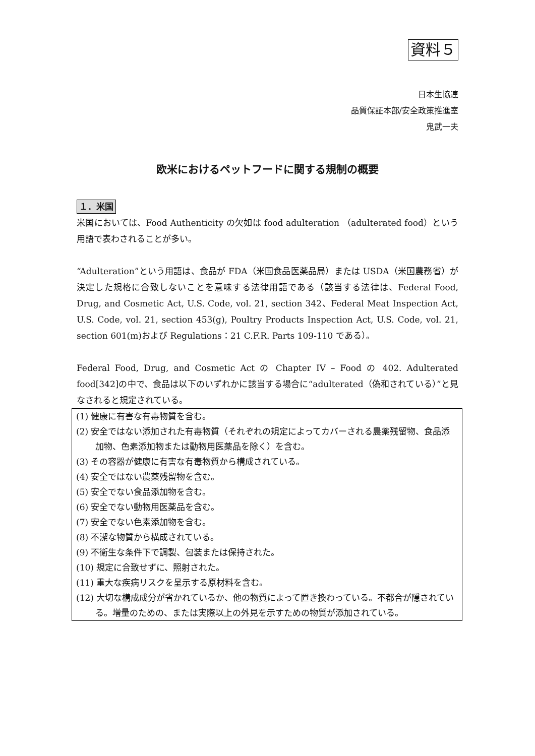資料５
日本生協連
品質保証本部/安全政策推進室
鬼武一夫
欧米におけるペットフードに関する規制の概要
１．米国
米国においては、Food Authenticity の欠如は food adulteration （adulterated food）という用語で表わされることが多い。
“Adulteration”という用語は、食品が FDA（米国食品医薬品局）または USDA（米国農務省）が決定した規格に合致しないことを意味する法律用語である（該当する法律は、Federal Food, Drug, and Cosmetic Act, U.S. Code, vol. 21, section 342、Federal Meat Inspection Act, U.S. Code, vol. 21, section 453(g), Poultry Products Inspection Act, U.S. Code, vol. 21, section 601(m)および Regulations：21 C.F.R. Parts 109-110 である）。
Federal Food, Drug, and Cosmetic Act の Chapter IV – Food の 402. Adulterated food[342]の中で、食品は以下のいずれかに該当する場合に“adulterated（偽和されている）”と見なされると規定されている。
(1) 健康に有害な有毒物質を含む。
(2) 安全ではない添加された有毒物質（それぞれの規定によってカバーされる農薬残留物、食品添加物、色素添加物または動物用医薬品を除く）を含む。
(3) その容器が健康に有害な有毒物質から構成されている。
(4) 安全ではない農薬残留物を含む。
(5) 安全でない食品添加物を含む。
(6) 安全でない動物用医薬品を含む。
(7) 安全でない色素添加物を含む。
(8) 不潔な物質から構成されている。
(9) 不衛生な条件下で調製、包装または保持された。
(10) 規定に合致せずに、照射された。
(11) 重大な疾病リスクを呈示する原材料を含む。
(12) 大切な構成成分が省かれているか、他の物質によって置き換わっている。不都合が隠されている。増量のための、または実際以上の外見を示すための物質が添加されている。